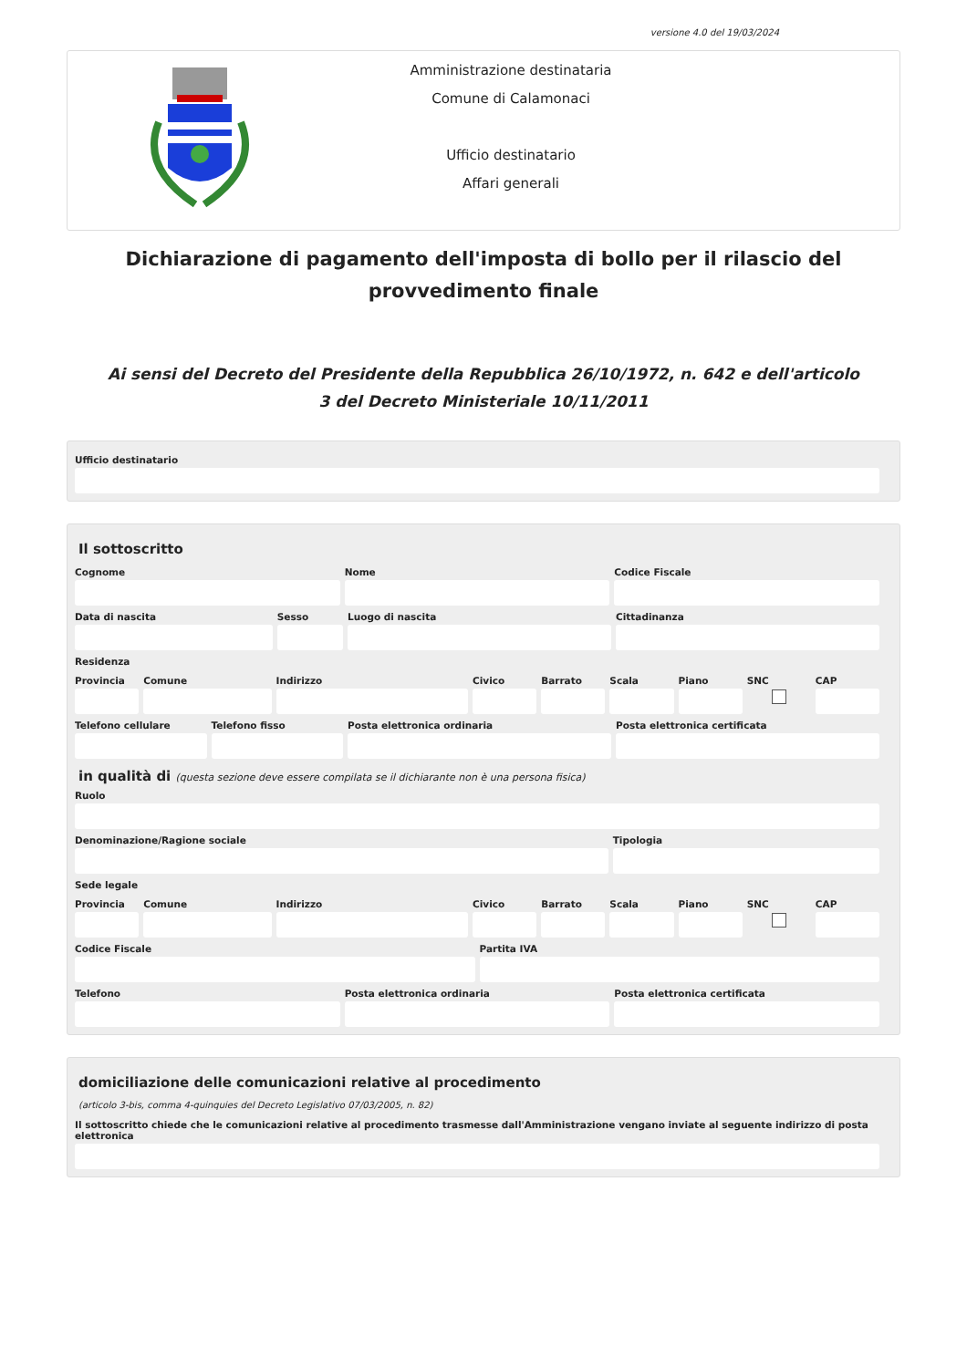versione 4.0 del 19/03/2024
Amministrazione destinataria
Comune di Calamonaci
Ufficio destinatario
Affari generali
Dichiarazione di pagamento dell'imposta di bollo per il rilascio del provvedimento finale
Ai sensi del Decreto del Presidente della Repubblica 26/10/1972, n. 642 e dell'articolo 3 del Decreto Ministeriale 10/11/2011
Ufficio destinatario
Il sottoscritto
Cognome Nome Codice Fiscale
Data di nascita Sesso Luogo di nascita Cittadinanza
Residenza
Provincia Comune Indirizzo Civico Barrato Scala Piano SNC CAP
Telefono cellulare Telefono fisso Posta elettronica ordinaria Posta elettronica certificata
in qualità di (questa sezione deve essere compilata se il dichiarante non è una persona fisica)
Ruolo
Denominazione/Ragione sociale Tipologia
Sede legale
Provincia Comune Indirizzo Civico Barrato Scala Piano SNC CAP
Codice Fiscale Partita IVA
Telefono Posta elettronica ordinaria Posta elettronica certificata
domiciliazione delle comunicazioni relative al procedimento
(articolo 3-bis, comma 4-quinquies del Decreto Legislativo 07/03/2005, n. 82)
Il sottoscritto chiede che le comunicazioni relative al procedimento trasmesse dall'Amministrazione vengano inviate al seguente indirizzo di posta elettronica